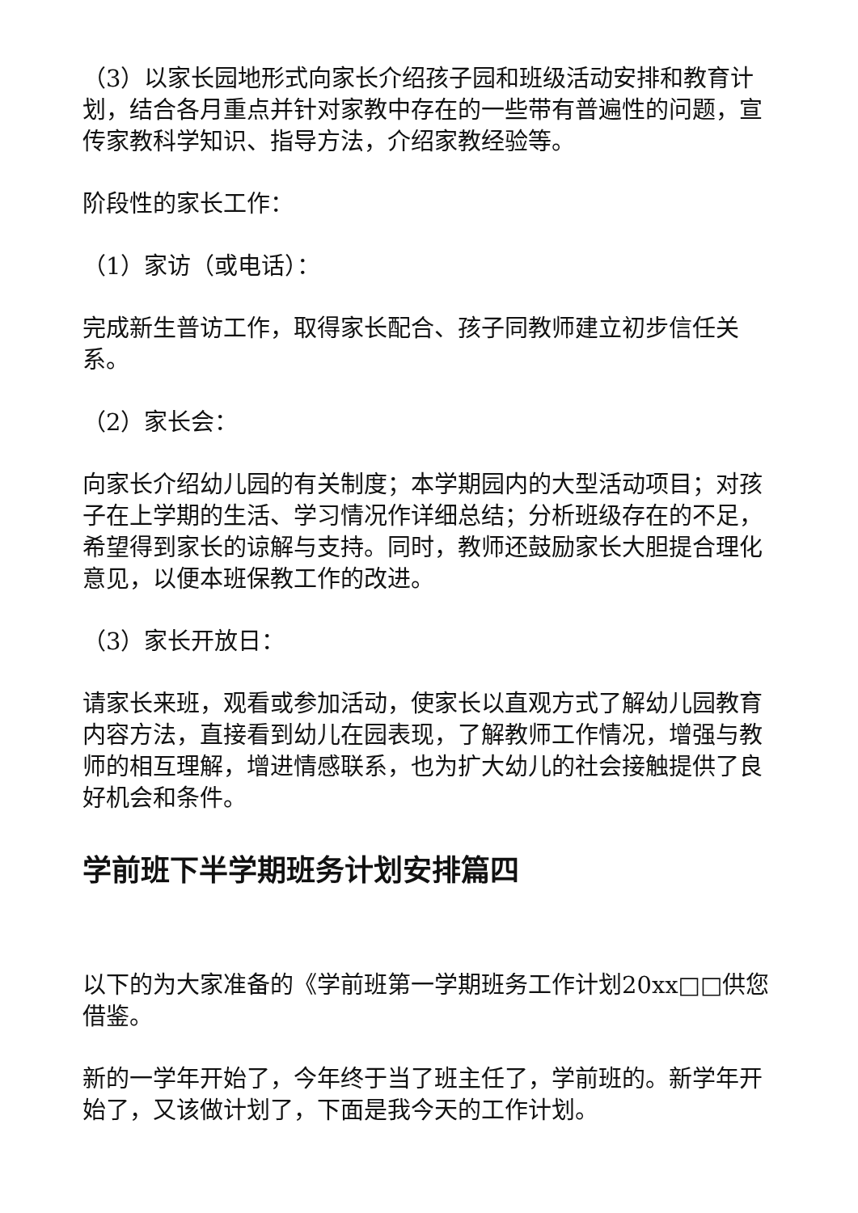（3）以家长园地形式向家长介绍孩子园和班级活动安排和教育计划，结合各月重点并针对家教中存在的一些带有普遍性的问题，宣传家教科学知识、指导方法，介绍家教经验等。
阶段性的家长工作：
（1）家访（或电话）：
完成新生普访工作，取得家长配合、孩子同教师建立初步信任关系。
（2）家长会：
向家长介绍幼儿园的有关制度；本学期园内的大型活动项目；对孩子在上学期的生活、学习情况作详细总结；分析班级存在的不足，希望得到家长的谅解与支持。同时，教师还鼓励家长大胆提合理化意见，以便本班保教工作的改进。
（3）家长开放日：
请家长来班，观看或参加活动，使家长以直观方式了解幼儿园教育内容方法，直接看到幼儿在园表现，了解教师工作情况，增强与教师的相互理解，增进情感联系，也为扩大幼儿的社会接触提供了良好机会和条件。
学前班下半学期班务计划安排篇四
以下的为大家准备的《学前班第一学期班务工作计划20xx□□供您借鉴。
新的一学年开始了，今年终于当了班主任了，学前班的。新学年开始了，又该做计划了，下面是我今天的工作计划。